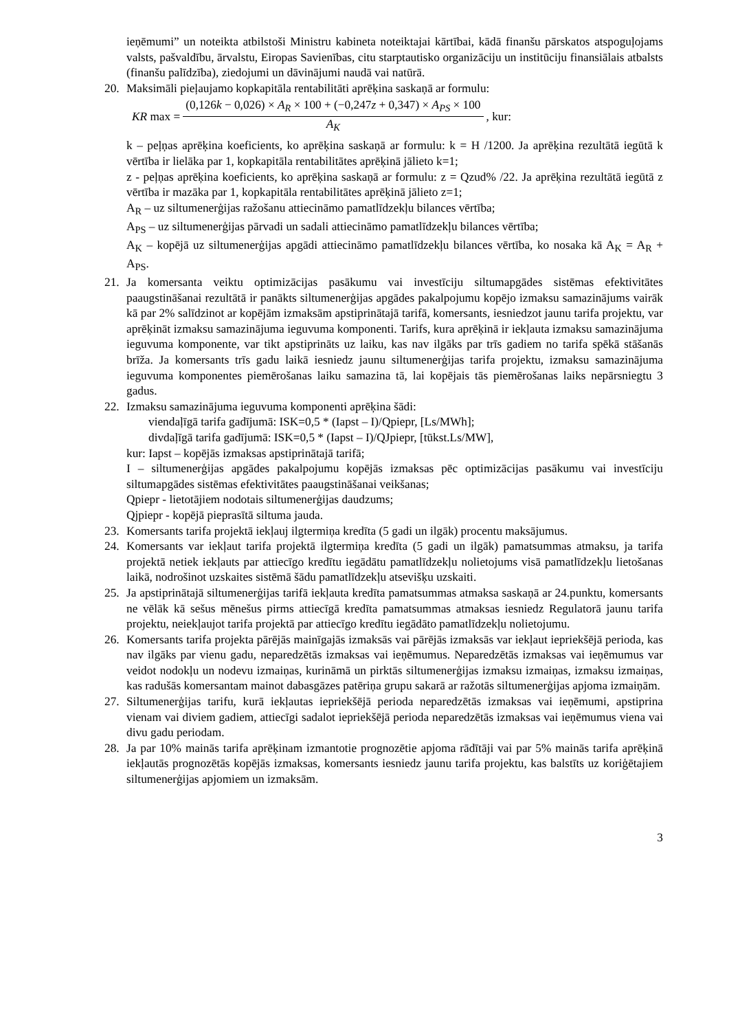ieņēmumi” un noteikta atbilstoši Ministru kabineta noteiktajai kārtībai, kādā finanšu pārskatos atspoguļojams valsts, pašvaldību, ārvalstu, Eiropas Savienības, citu starptautisko organizāciju un institūciju finansiālais atbalsts (finanšu palīdzība), ziedojumi un dāvinājumi naudā vai natūrā.
20. Maksimāli pieļaujamo kopkapitāla rentabilitāti aprēķina saskaņā ar formulu:
KR max = (0,126k − 0,026) × A<sub>R</sub> × 100 + (−0,247z + 0,347) × A<sub>PS</sub> × 100 A<sub>K</sub>, kur:
k – peļņas aprēķina koeficients, ko aprēķina saskaņā ar formulu: k = H /1200. Ja aprēķina rezultātā iegūtā k vērtība ir lielāka par 1, kopkapitāla rentabilitātes aprēķinā jālieto k=1;
z - peļņas aprēķina koeficients, ko aprēķina saskaņā ar formulu: z = Qzud% /22. Ja aprēķina rezultātā iegūtā z vērtība ir mazāka par 1, kopkapitāla rentabilitātes aprēķinā jālieto z=1;
A<sub>R</sub> – uz siltumenerģijas ražošanu attiecināmo pamatlīdzekļu bilances vērtība;
A<sub>PS</sub> – uz siltumenerģijas pārvadi un sadali attiecināmo pamatlīdzekļu bilances vērtība;
A<sub>K</sub> – kopējā uz siltumenerģijas apgādi attiecināmo pamatlīdzekļu bilances vērtība, ko nosaka kā A<sub>K</sub> = A<sub>R</sub> + A<sub>PS</sub>.
21. Ja komersanta veiktu optimizācijas pasākumu vai investīciju siltumapgādes sistēmas efektivitātes paaugstināšanai rezultātā ir panākts siltumenerģijas apgādes pakalpojumu kopējo izmaksu samazinājums vairāk kā par 2% salīdzinot ar kopējām izmaksām apstiprinātajā tarifā, komersants, iesniedzot jaunu tarifa projektu, var aprēķināt izmaksu samazinājuma ieguvuma komponenti. Tarifs, kura aprēķinā ir iekļauta izmaksu samazinājuma ieguvuma komponente, var tikt apstiprināts uz laiku, kas nav ilgāks par trīs gadiem no tarifa spēkā stāšanās brīža. Ja komersants trīs gadu laikā iesniedz jaunu siltumenerģijas tarifa projektu, izmaksu samazinājuma ieguvuma komponentes piemērošanas laiku samazina tā, lai kopējais tās piemērošanas laiks nepārsniegtu 3 gadus.
22. Izmaksu samazinājuma ieguvuma komponenti aprēķina šādi:
viendaļīgā tarifa gadījumā: ISK=0,5 * (Iapst – I)/Qpiepr, [Ls/MWh];
divdaļīgā tarifa gadījumā: ISK=0,5 * (Iapst – I)/QJpiepr, [tūkst.Ls/MW],
kur: Iapst – kopējās izmaksas apstiprinātajā tarifā;
I – siltumenerģijas apgādes pakalpojumu kopējās izmaksas pēc optimizācijas pasākumu vai investīciju siltumapgādes sistēmas efektivitātes paaugstināšanai veikšanas;
Qpiepr - lietotājiem nodotais siltumenerģijas daudzums;
Qjpiepr - kopējā pieprasītā siltuma jauda.
23. Komersants tarifa projektā iekļauj ilgtermiņa kredīta (5 gadi un ilgāk) procentu maksājumus.
24. Komersants var iekļaut tarifa projektā ilgtermiņa kredīta (5 gadi un ilgāk) pamatsummas atmaksu, ja tarifa projektā netiek iekļauts par attiecīgo kredītu iegādātu pamatlīdzekļu nolietojums visā pamatlīdzekļu lietošanas laikā, nodrošinot uzskaites sistēmā šādu pamatlīdzekļu atsevišķu uzskaiti.
25. Ja apstiprinātajā siltumenerģijas tarifā iekļauta kredīta pamatsummas atmaksa saskaņā ar 24.punktu, komersants ne vēlāk kā sešus mēnešus pirms attiecīgā kredīta pamatsummas atmaksas iesniedz Regulatorā jaunu tarifa projektu, neiekļaujot tarifa projektā par attiecīgo kredītu iegādāto pamatlīdzekļu nolietojumu.
26. Komersants tarifa projekta pārējās mainīgajās izmaksās vai pārējās izmaksās var iekļaut iepriekšējā perioda, kas nav ilgāks par vienu gadu, neparedzētās izmaksas vai ieņēmumus. Neparedzētās izmaksas vai ieņēmumus var veidot nodokļu un nodevu izmaiņas, kurināmā un pirktās siltumenerģijas izmaksu izmaiņas, izmaksu izmaiņas, kas radušās komersantam mainot dabasgāzes patēriņa grupu sakarā ar ražotās siltumenerģijas apjoma izmaiņām.
27. Siltumenerģijas tarifu, kurā iekļautas iepriekšējā perioda neparedzētās izmaksas vai ieņēmumi, apstiprina vienam vai diviem gadiem, attiecīgi sadalot iepriekšējā perioda neparedzētās izmaksas vai ieņēmumus viena vai divu gadu periodam.
28. Ja par 10% mainās tarifa aprēķinam izmantotie prognozētie apjoma rādītāji vai par 5% mainās tarifa aprēķinā iekļautās prognozētās kopējās izmaksas, komersants iesniedz jaunu tarifa projektu, kas balstīts uz koriģētajiem siltumenerģijas apjomiem un izmaksām.
3